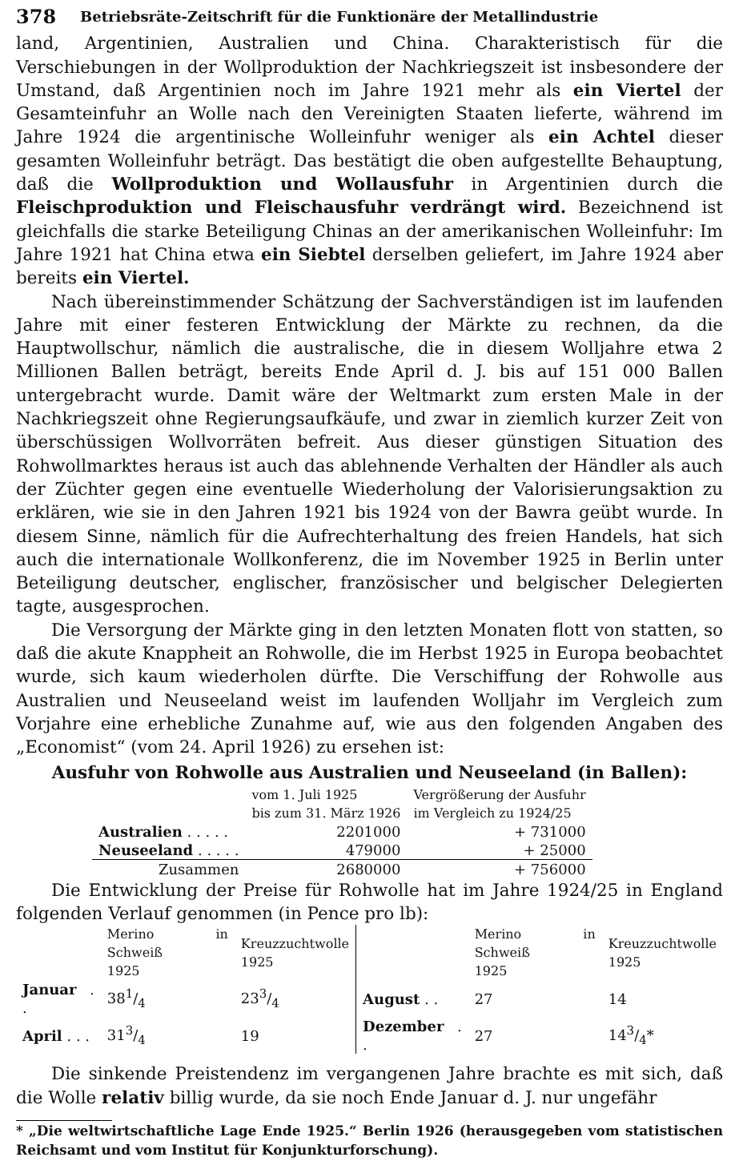378 Betriebsräte-Zeitschrift für die Funktionäre der Metallindustrie
land, Argentinien, Australien und China. Charakteristisch für die Verschiebungen in der Wollproduktion der Nachkriegszeit ist insbesondere der Umstand, daß Argentinien noch im Jahre 1921 mehr als ein Viertel der Gesamteinfuhr an Wolle nach den Vereinigten Staaten lieferte, während im Jahre 1924 die argentinische Wolleinfuhr weniger als ein Achtel dieser gesamten Wolleinfuhr beträgt. Das bestätigt die oben aufgestellte Behauptung, daß die Wollproduktion und Wollausfuhr in Argentinien durch die Fleischproduktion und Fleischausfuhr verdrängt wird. Bezeichnend ist gleichfalls die starke Beteiligung Chinas an der amerikanischen Wolleinfuhr: Im Jahre 1921 hat China etwa ein Siebtel derselben geliefert, im Jahre 1924 aber bereits ein Viertel.
Nach übereinstimmender Schätzung der Sachverständigen ist im laufenden Jahre mit einer festeren Entwicklung der Märkte zu rechnen, da die Hauptwollschur, nämlich die australische, die in diesem Wolljahre etwa 2 Millionen Ballen beträgt, bereits Ende April d. J. bis auf 151 000 Ballen untergebracht wurde. Damit wäre der Weltmarkt zum ersten Male in der Nachkriegszeit ohne Regierungsaufkäufe, und zwar in ziemlich kurzer Zeit von überschüssigen Wollvorräten befreit. Aus dieser günstigen Situation des Rohwollmarktes heraus ist auch das ablehnende Verhalten der Händler als auch der Züchter gegen eine eventuelle Wiederholung der Valorisierungsaktion zu erklären, wie sie in den Jahren 1921 bis 1924 von der Bawra geübt wurde. In diesem Sinne, nämlich für die Aufrechterhaltung des freien Handels, hat sich auch die internationale Wollkonferenz, die im November 1925 in Berlin unter Beteiligung deutscher, englischer, französischer und belgischer Delegierten tagte, ausgesprochen.
Die Versorgung der Märkte ging in den letzten Monaten flott von statten, so daß die akute Knappheit an Rohwolle, die im Herbst 1925 in Europa beobachtet wurde, sich kaum wiederholen dürfte. Die Verschiffung der Rohwolle aus Australien und Neuseeland weist im laufenden Wolljahr im Vergleich zum Vorjahre eine erhebliche Zunahme auf, wie aus den folgenden Angaben des „Economist“ (vom 24. April 1926) zu ersehen ist:
Ausfuhr von Rohwolle aus Australien und Neuseeland (in Ballen):
| | vom 1. Juli 1925 bis zum 31. März 1926 | Vergrößerung der Ausfuhr im Vergleich zu 1924/25 |
| --- | --- | --- |
| Australien . . . . . | 2201000 | + 731000 |
| Neuseeland . . . . . | 479000 | + 25000 |
| Zusammen | 2680000 | + 756000 |
Die Entwicklung der Preise für Rohwolle hat im Jahre 1924/25 in England folgenden Verlauf genommen (in Pence pro lb):
| | Merino in Schweiß 1925 | Kreuzzuchtwolle 1925 | | Merino in Schweiß 1925 | Kreuzzuchtwolle 1925 |
| --- | --- | --- | --- | --- | --- |
| Januar . . | 381/4 | 233/4 | August . . | 27 | 14 |
| April . . . | 313/4 | 19 | Dezember . . | 27 | 143/4* |
Die sinkende Preistendenz im vergangenen Jahre brachte es mit sich, daß die Wolle relativ billig wurde, da sie noch Ende Januar d. J. nur ungefähr
* „Die weltwirtschaftliche Lage Ende 1925.“ Berlin 1926 (herausgegeben vom statistischen Reichsamt und vom Institut für Konjunkturforschung).